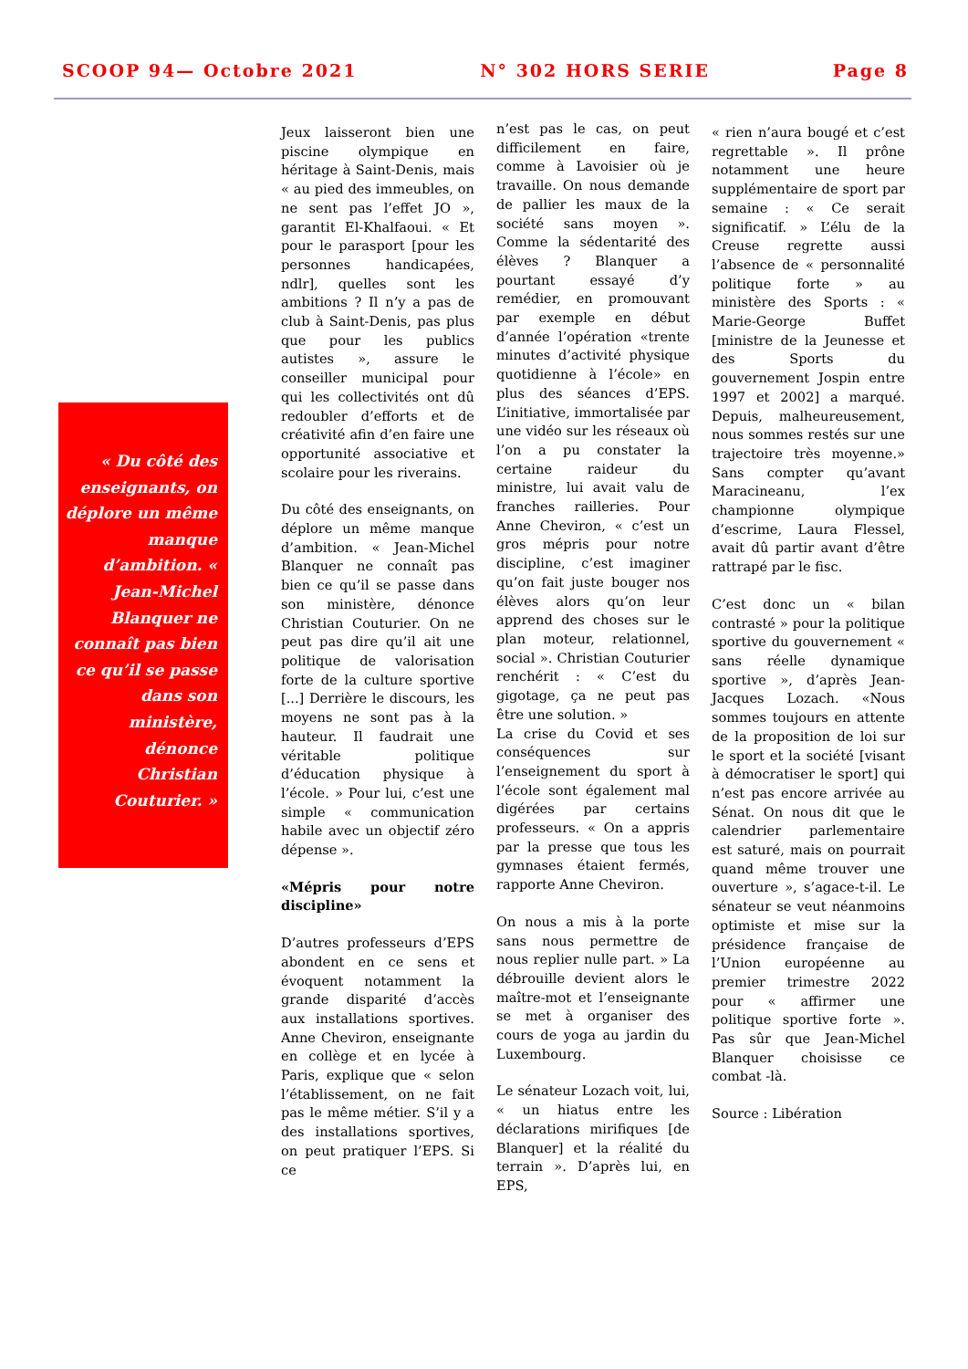SCOOP 94— Octobre 2021 N° 302 HORS SERIE Page 8
« Du côté des enseignants, on déplore un même manque d’ambition. « Jean-Michel Blanquer ne connaît pas bien ce qu’il se passe dans son ministère, dénonce Christian Couturier. »
Jeux laisseront bien une piscine olympique en héritage à Saint-Denis, mais « au pied des immeubles, on ne sent pas l’effet JO », garantit El-Khalfaoui. « Et pour le parasport [pour les personnes handicapées, ndlr], quelles sont les ambitions ? Il n’y a pas de club à Saint-Denis, pas plus que pour les publics autistes », assure le conseiller municipal pour qui les collectivités ont dû redoubler d’efforts et de créativité afin d’en faire une opportunité associative et scolaire pour les riverains.
Du côté des enseignants, on déplore un même manque d’ambition. « Jean-Michel Blanquer ne connaît pas bien ce qu’il se passe dans son ministère, dénonce Christian Couturier. On ne peut pas dire qu’il ait une politique de valorisation forte de la culture sportive [...] Derrière le discours, les moyens ne sont pas à la hauteur. Il faudrait une véritable politique d’éducation physique à l’école. » Pour lui, c’est une simple « communication habile avec un objectif zéro dépense ».
«Mépris pour notre discipline»
D’autres professeurs d’EPS abondent en ce sens et évoquent notamment la grande disparité d’accès aux installations sportives. Anne Cheviron, enseignante en collège et en lycée à Paris, explique que « selon l’établissement, on ne fait pas le même métier. S’il y a des installations sportives, on peut pratiquer l’EPS. Si ce
n’est pas le cas, on peut difficilement en faire, comme à Lavoisier où je travaille. On nous demande de pallier les maux de la société sans moyen ». Comme la sédentarité des élèves ? Blanquer a pourtant essayé d’y remédier, en promouvant par exemple en début d’année l’opération «trente minutes d’activité physique quotidienne à l’école» en plus des séances d’EPS. L’initiative, immortalisée par une vidéo sur les réseaux où l’on a pu constater la certaine raideur du ministre, lui avait valu de franches railleries. Pour Anne Cheviron, « c’est un gros mépris pour notre discipline, c’est imaginer qu’on fait juste bouger nos élèves alors qu’on leur apprend des choses sur le plan moteur, relationnel, social ». Christian Couturier renchérit : « C’est du gigotage, ça ne peut pas être une solution. »
La crise du Covid et ses conséquences sur l’enseignement du sport à l’école sont également mal digérées par certains professeurs. « On a appris par la presse que tous les gymnases étaient fermés, rapporte Anne Cheviron.
On nous a mis à la porte sans nous permettre de nous replier nulle part. » La débrouille devient alors le maître-mot et l’enseignante se met à organiser des cours de yoga au jardin du Luxembourg.
Le sénateur Lozach voit, lui, « un hiatus entre les déclarations mirifiques [de Blanquer] et la réalité du terrain ». D’après lui, en EPS,
« rien n’aura bougé et c’est regrettable ». Il prône notamment une heure supplémentaire de sport par semaine : « Ce serait significatif. » L’élu de la Creuse regrette aussi l’absence de « personnalité politique forte » au ministère des Sports : « Marie-George Buffet [ministre de la Jeunesse et des Sports du gouvernement Jospin entre 1997 et 2002] a marqué. Depuis, malheureusement, nous sommes restés sur une trajectoire très moyenne.» Sans compter qu’avant Maracineanu, l’ex championne olympique d’escrime, Laura Flessel, avait dû partir avant d’être rattrapé par le fisc.
C’est donc un « bilan contrasté » pour la politique sportive du gouvernement « sans réelle dynamique sportive », d’après Jean-Jacques Lozach. «Nous sommes toujours en attente de la proposition de loi sur le sport et la société [visant à démocratiser le sport] qui n’est pas encore arrivée au Sénat. On nous dit que le calendrier parlementaire est saturé, mais on pourrait quand même trouver une ouverture », s’agace-t-il. Le sénateur se veut néanmoins optimiste et mise sur la présidence française de l’Union européenne au premier trimestre 2022 pour « affirmer une politique sportive forte ». Pas sûr que Jean-Michel Blanquer choisisse ce combat -là.
Source : Libération